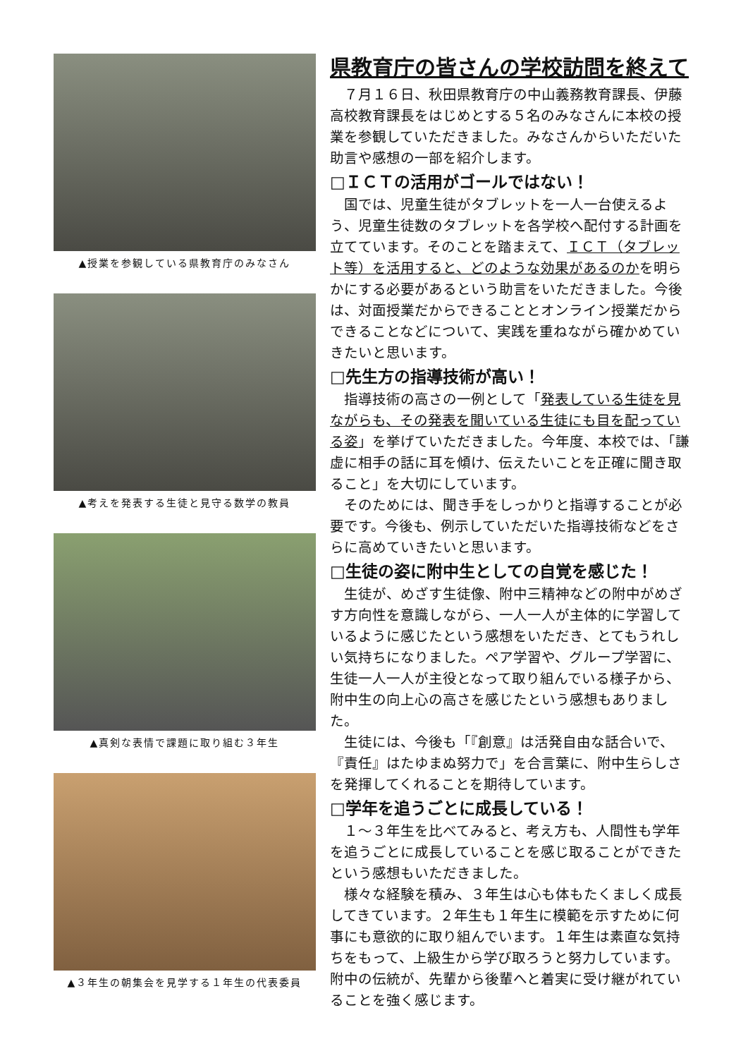▲授業を参観している県教育庁のみなさん
▲考えを発表する生徒と見守る数学の教員
▲真剣な表情で課題に取り組む３年生
▲３年生の朝集会を見学する１年生の代表委員
県教育庁の皆さんの学校訪問を終えて
７月１６日、秋田県教育庁の中山義務教育課長、伊藤高校教育課長をはじめとする５名のみなさんに本校の授業を参観していただきました。みなさんからいただいた助言や感想の一部を紹介します。
□ＩＣＴの活用がゴールではない！
国では、児童生徒がタブレットを一人一台使えるよう、児童生徒数のタブレットを各学校へ配付する計画を立てています。そのことを踏まえて、ＩＣＴ（タブレット等）を活用すると、どのような効果があるのかを明らかにする必要があるという助言をいただきました。今後は、対面授業だからできることとオンライン授業だからできることなどについて、実践を重ねながら確かめていきたいと思います。
□先生方の指導技術が高い！
指導技術の高さの一例として「発表している生徒を見ながらも、その発表を聞いている生徒にも目を配っている姿」を挙げていただきました。今年度、本校では、「謙虚に相手の話に耳を傾け、伝えたいことを正確に聞き取ること」を大切にしています。
そのためには、聞き手をしっかりと指導することが必要です。今後も、例示していただいた指導技術などをさらに高めていきたいと思います。
□生徒の姿に附中生としての自覚を感じた！
生徒が、めざす生徒像、附中三精神などの附中がめざす方向性を意識しながら、一人一人が主体的に学習しているように感じたという感想をいただき、とてもうれしい気持ちになりました。ペア学習や、グループ学習に、生徒一人一人が主役となって取り組んでいる様子から、附中生の向上心の高さを感じたという感想もありました。
生徒には、今後も「『創意』は活発自由な話合いで、『責任』はたゆまぬ努力で」を合言葉に、附中生らしさを発揮してくれることを期待しています。
□学年を追うごとに成長している！
１～３年生を比べてみると、考え方も、人間性も学年を追うごとに成長していることを感じ取ることができたという感想もいただきました。
様々な経験を積み、３年生は心も体もたくましく成長してきています。２年生も１年生に模範を示すために何事にも意欲的に取り組んでいます。１年生は素直な気持ちをもって、上級生から学び取ろうと努力しています。附中の伝統が、先輩から後輩へと着実に受け継がれていることを強く感じます。